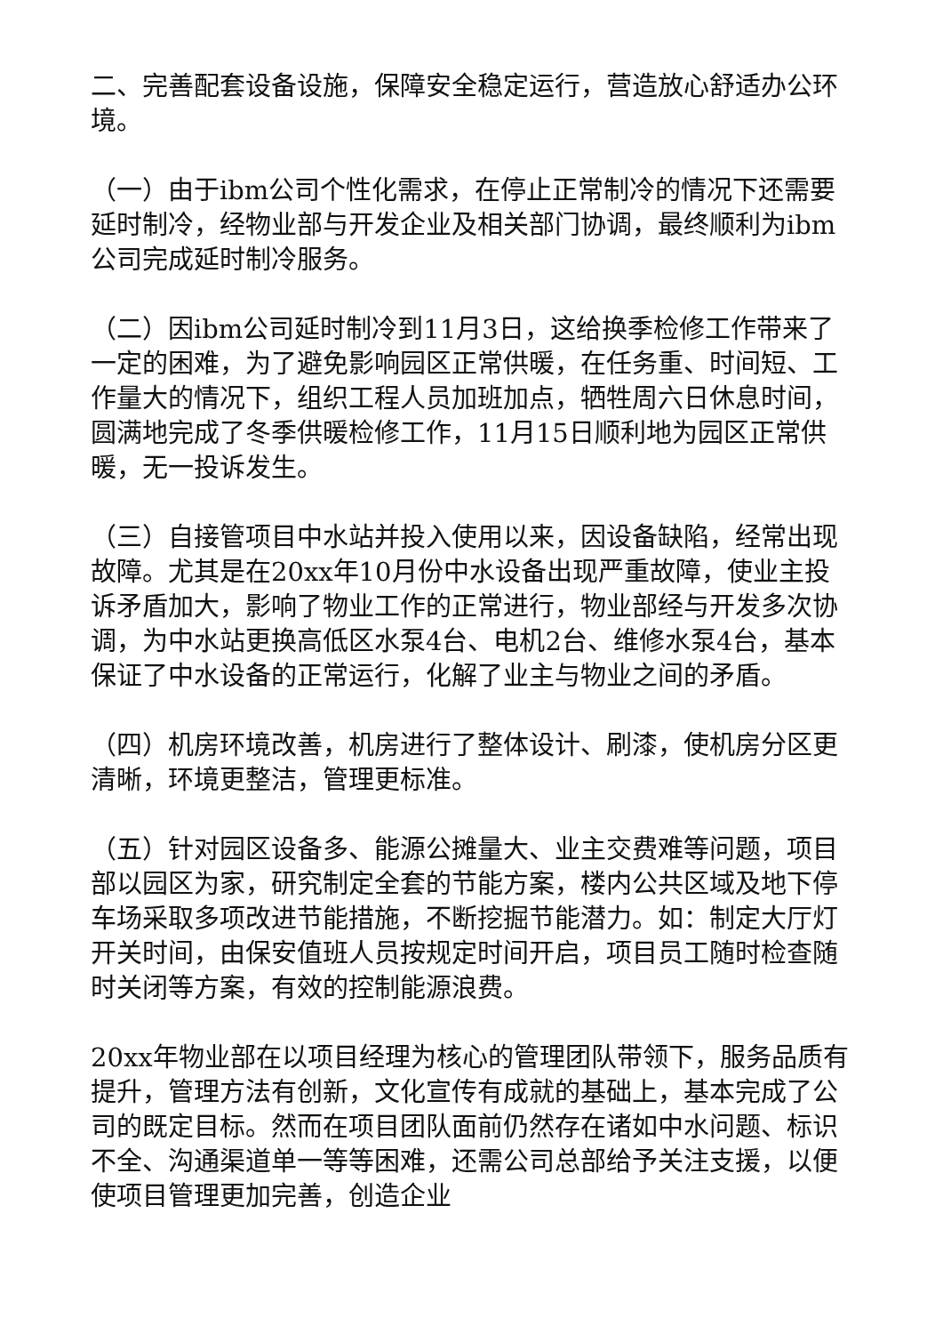二、完善配套设备设施，保障安全稳定运行，营造放心舒适办公环境。
（一）由于ibm公司个性化需求，在停止正常制冷的情况下还需要延时制冷，经物业部与开发企业及相关部门协调，最终顺利为ibm公司完成延时制冷服务。
（二）因ibm公司延时制冷到11月3日，这给换季检修工作带来了一定的困难，为了避免影响园区正常供暖，在任务重、时间短、工作量大的情况下，组织工程人员加班加点，牺牲周六日休息时间，圆满地完成了冬季供暖检修工作，11月15日顺利地为园区正常供暖，无一投诉发生。
（三）自接管项目中水站并投入使用以来，因设备缺陷，经常出现故障。尤其是在20xx年10月份中水设备出现严重故障，使业主投诉矛盾加大，影响了物业工作的正常进行，物业部经与开发多次协调，为中水站更换高低区水泵4台、电机2台、维修水泵4台，基本保证了中水设备的正常运行，化解了业主与物业之间的矛盾。
（四）机房环境改善，机房进行了整体设计、刷漆，使机房分区更清晰，环境更整洁，管理更标准。
（五）针对园区设备多、能源公摊量大、业主交费难等问题，项目部以园区为家，研究制定全套的节能方案，楼内公共区域及地下停车场采取多项改进节能措施，不断挖掘节能潜力。如：制定大厅灯开关时间，由保安值班人员按规定时间开启，项目员工随时检查随时关闭等方案，有效的控制能源浪费。
20xx年物业部在以项目经理为核心的管理团队带领下，服务品质有提升，管理方法有创新，文化宣传有成就的基础上，基本完成了公司的既定目标。然而在项目团队面前仍然存在诸如中水问题、标识不全、沟通渠道单一等等困难，还需公司总部给予关注支援，以便使项目管理更加完善，创造企业